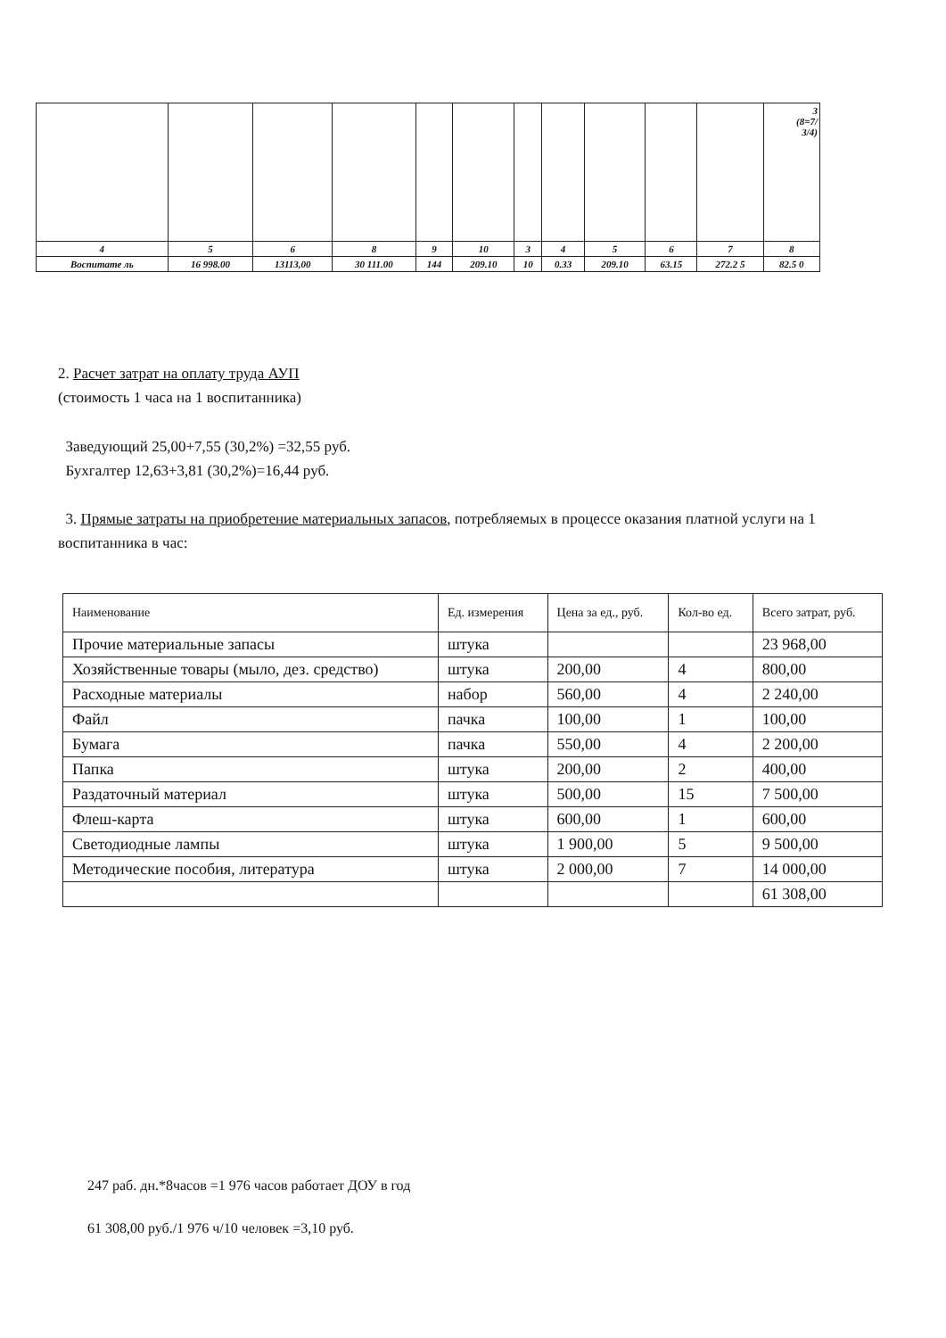| | | | | | | | | | | | 3 (8=7/ 3/4) |
| 4 | 5 | 6 | 8 | 9 | 10 | 3 | 4 | 5 | 6 | 7 | 8 |
| Воспитате ль | 16 998.00 | 13113,00 | 30 111.00 | 144 | 209.10 | 10 | 0.33 | 209.10 | 63.15 | 272.2 5 | 82.5 0 |
2. Расчет затрат на оплату труда АУП
(стоимость 1 часа на 1 воспитанника)
Заведующий 25,00+7,55 (30,2%) =32,55 руб.
Бухгалтер 12,63+3,81 (30,2%)=16,44 руб.
3. Прямые затраты на приобретение материальных запасов, потребляемых в процессе оказания платной услуги на 1 воспитанника в час:
| Наименование | Ед. измерения | Цена за ед., руб. | Кол-во ед. | Всего затрат, руб. |
| --- | --- | --- | --- | --- |
| Прочие материальные запасы | штука | | | 23 968,00 |
| Хозяйственные товары (мыло, дез. средство) | штука | 200,00 | 4 | 800,00 |
| Расходные материалы | набор | 560,00 | 4 | 2 240,00 |
| Файл | пачка | 100,00 | 1 | 100,00 |
| Бумага | пачка | 550,00 | 4 | 2 200,00 |
| Папка | штука | 200,00 | 2 | 400,00 |
| Раздаточный материал | штука | 500,00 | 15 | 7 500,00 |
| Флеш-карта | штука | 600,00 | 1 | 600,00 |
| Светодиодные лампы | штука | 1 900,00 | 5 | 9 500,00 |
| Методические пособия, литература | штука | 2 000,00 | 7 | 14 000,00 |
| | | | | 61 308,00 |
247 раб. дн.*8часов =1 976 часов работает ДОУ в год
61 308,00 руб./1 976 ч/10 человек =3,10 руб.